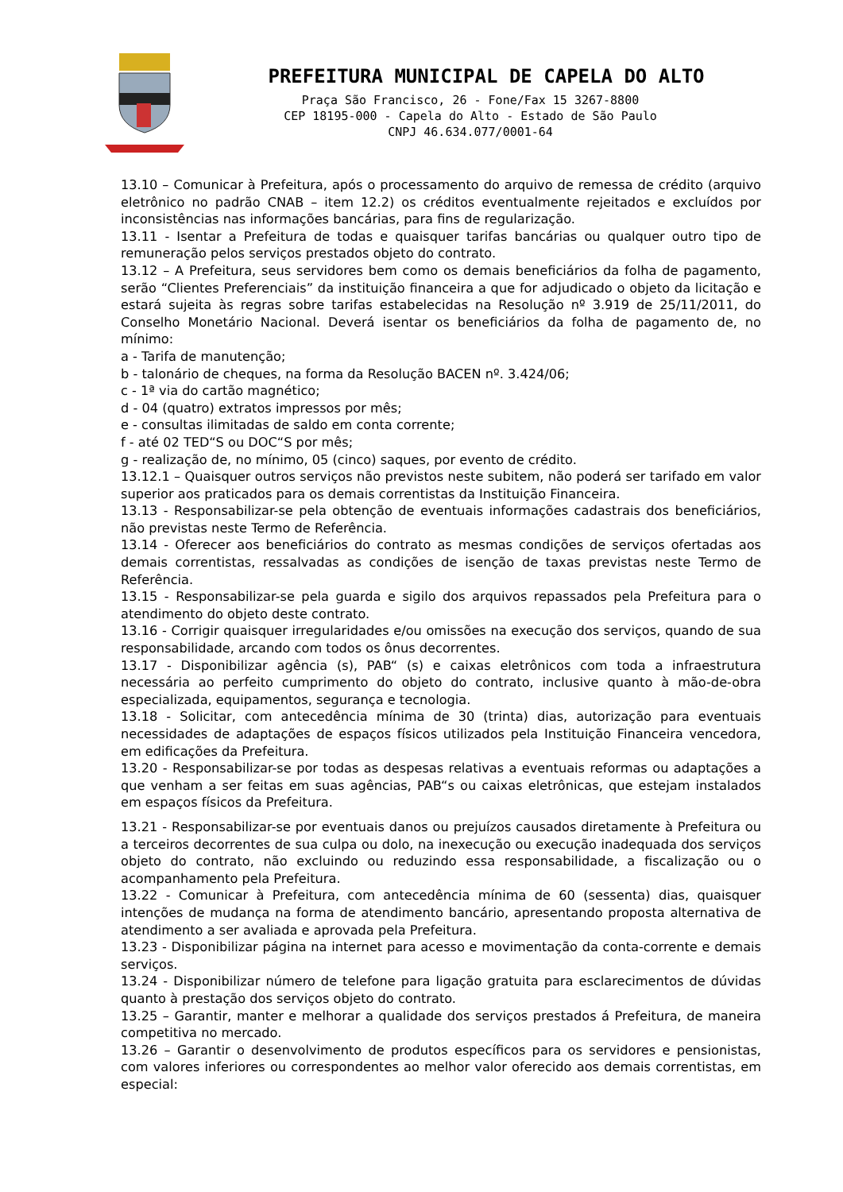PREFEITURA MUNICIPAL DE CAPELA DO ALTO
Praça São Francisco, 26 - Fone/Fax 15 3267-8800
CEP 18195-000 - Capela do Alto - Estado de São Paulo
CNPJ 46.634.077/0001-64
13.10 – Comunicar à Prefeitura, após o processamento do arquivo de remessa de crédito (arquivo eletrônico no padrão CNAB – item 12.2) os créditos eventualmente rejeitados e excluídos por inconsistências nas informações bancárias, para fins de regularização.
13.11 - Isentar a Prefeitura de todas e quaisquer tarifas bancárias ou qualquer outro tipo de remuneração pelos serviços prestados objeto do contrato.
13.12 – A Prefeitura, seus servidores bem como os demais beneficiários da folha de pagamento, serão “Clientes Preferenciais” da instituição financeira a que for adjudicado o objeto da licitação e estará sujeita às regras sobre tarifas estabelecidas na Resolução nº 3.919 de 25/11/2011, do Conselho Monetário Nacional. Deverá isentar os beneficiários da folha de pagamento de, no mínimo:
a - Tarifa de manutenção;
b - talonário de cheques, na forma da Resolução BACEN nº. 3.424/06;
c - 1ª via do cartão magnético;
d - 04 (quatro) extratos impressos por mês;
e - consultas ilimitadas de saldo em conta corrente;
f - até 02 TED“S ou DOC“S por mês;
g - realização de, no mínimo, 05 (cinco) saques, por evento de crédito.
13.12.1 – Quaisquer outros serviços não previstos neste subitem, não poderá ser tarifado em valor superior aos praticados para os demais correntistas da Instituição Financeira.
13.13 - Responsabilizar-se pela obtenção de eventuais informações cadastrais dos beneficiários, não previstas neste Termo de Referência.
13.14 - Oferecer aos beneficiários do contrato as mesmas condições de serviços ofertadas aos demais correntistas, ressalvadas as condições de isenção de taxas previstas neste Termo de Referência.
13.15 - Responsabilizar-se pela guarda e sigilo dos arquivos repassados pela Prefeitura para o atendimento do objeto deste contrato.
13.16 - Corrigir quaisquer irregularidades e/ou omissões na execução dos serviços, quando de sua responsabilidade, arcando com todos os ônus decorrentes.
13.17 - Disponibilizar agência (s), PAB“ (s) e caixas eletrônicos com toda a infraestrutura necessária ao perfeito cumprimento do objeto do contrato, inclusive quanto à mão-de-obra especializada, equipamentos, segurança e tecnologia.
13.18 - Solicitar, com antecedência mínima de 30 (trinta) dias, autorização para eventuais necessidades de adaptações de espaços físicos utilizados pela Instituição Financeira vencedora, em edificações da Prefeitura.
13.20 - Responsabilizar-se por todas as despesas relativas a eventuais reformas ou adaptações a que venham a ser feitas em suas agências, PAB“s ou caixas eletrônicas, que estejam instalados em espaços físicos da Prefeitura.
13.21 - Responsabilizar-se por eventuais danos ou prejuízos causados diretamente à Prefeitura ou a terceiros decorrentes de sua culpa ou dolo, na inexecução ou execução inadequada dos serviços objeto do contrato, não excluindo ou reduzindo essa responsabilidade, a fiscalização ou o acompanhamento pela Prefeitura.
13.22 - Comunicar à Prefeitura, com antecedência mínima de 60 (sessenta) dias, quaisquer intenções de mudança na forma de atendimento bancário, apresentando proposta alternativa de atendimento a ser avaliada e aprovada pela Prefeitura.
13.23 - Disponibilizar página na internet para acesso e movimentação da conta-corrente e demais serviços.
13.24 - Disponibilizar número de telefone para ligação gratuita para esclarecimentos de dúvidas quanto à prestação dos serviços objeto do contrato.
13.25 – Garantir, manter e melhorar a qualidade dos serviços prestados á Prefeitura, de maneira competitiva no mercado.
13.26 – Garantir o desenvolvimento de produtos específicos para os servidores e pensionistas, com valores inferiores ou correspondentes ao melhor valor oferecido aos demais correntistas, em especial: